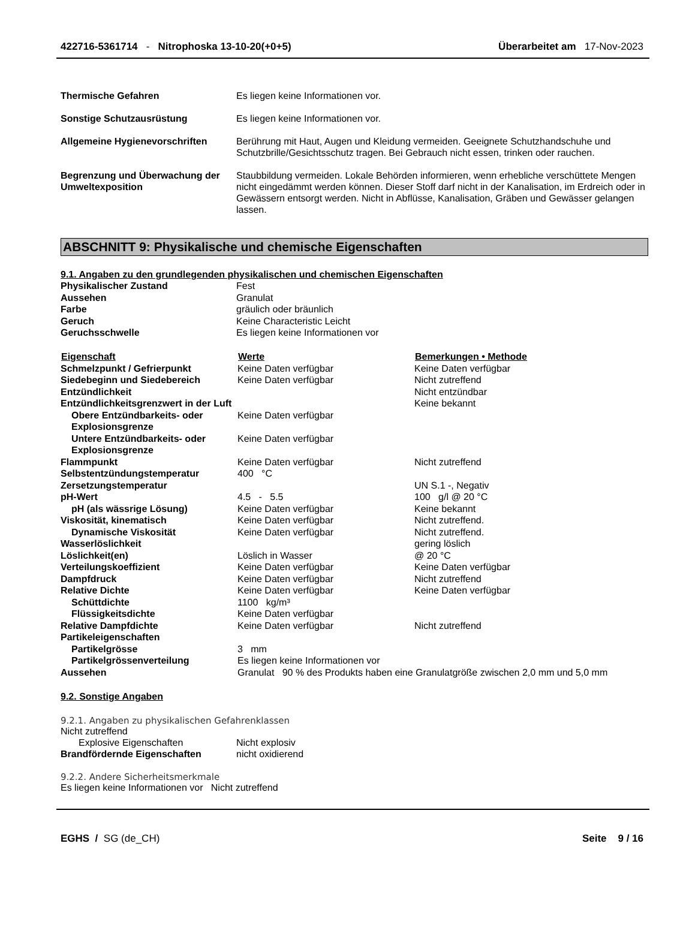422716-5361714 - Nitrophoska 13-10-20(+0+5)
Überarbeitet am 17-Nov-2023
Thermische Gefahren Es liegen keine Informationen vor.
Sonstige Schutzausrüstung Es liegen keine Informationen vor.
Allgemeine Hygienevorschriften Berührung mit Haut, Augen und Kleidung vermeiden. Geeignete Schutzhandschuhe und Schutzbrille/Gesichtsschutz tragen. Bei Gebrauch nicht essen, trinken oder rauchen.
Begrenzung und Überwachung der Umweltexposition
Staubbildung vermeiden. Lokale Behörden informieren, wenn erhebliche verschüttete Mengen nicht eingedämmt werden können. Dieser Stoff darf nicht in der Kanalisation, im Erdreich oder in Gewässern entsorgt werden. Nicht in Abflüsse, Kanalisation, Gräben und Gewässer gelangen lassen.
ABSCHNITT 9: Physikalische und chemische Eigenschaften
9.1. Angaben zu den grundlegenden physikalischen und chemischen Eigenschaften
| Physikalischer Zustand | Fest |
| Aussehen | Granulat |
| Farbe | gräulich oder bräunlich |
| Geruch | Keine Characteristic Leicht |
| Geruchsschwelle | Es liegen keine Informationen vor |
| Eigenschaft | Werte | Bemerkungen • Methode |
| --- | --- | --- |
| Schmelzpunkt / Gefrierpunkt | Keine Daten verfügbar | Keine Daten verfügbar |
| Siedebeginn und Siedebereich | Keine Daten verfügbar | Nicht zutreffend |
| Entzündlichkeit | | Nicht entzündbar |
| Entzündlichkeitsgrenzwert in der Luft | | Keine bekannt |
| Obere Entzündbarkeits- oder Explosionsgrenze | Keine Daten verfügbar | |
| Untere Entzündbarkeits- oder Explosionsgrenze | Keine Daten verfügbar | |
| Flammpunkt | Keine Daten verfügbar | Nicht zutreffend |
| Selbstentzündungstemperatur | 400 °C | |
| Zersetzungstemperatur | | UN S.1 -, Negativ |
| pH-Wert | 4.5 - 5.5 | 100 g/l @ 20 °C |
| pH (als wässrige Lösung) | Keine Daten verfügbar | Keine bekannt |
| Viskosität, kinematisch | Keine Daten verfügbar | Nicht zutreffend. |
| Dynamische Viskosität | Keine Daten verfügbar | Nicht zutreffend. |
| Wasserlöslichkeit | | gering löslich |
| Löslichkeit(en) | Löslich in Wasser | @ 20 °C |
| Verteilungskoeffizient | Keine Daten verfügbar | Keine Daten verfügbar |
| Dampfdruck | Keine Daten verfügbar | Nicht zutreffend |
| Relative Dichte | Keine Daten verfügbar | Keine Daten verfügbar |
| Schüttdichte | 1100 kg/m³ | |
| Flüssigkeitsdichte | Keine Daten verfügbar | |
| Relative Dampfdichte | Keine Daten verfügbar | Nicht zutreffend |
| Partikeleigenschaften | | |
| Partikelgrösse | 3 mm | |
| Partikelgrössenverteilung | Es liegen keine Informationen vor | |
| Aussehen | Granulat 90 % des Produkts haben eine Granulatgröße zwischen 2,0 mm und 5,0 mm | |
9.2. Sonstige Angaben
9.2.1. Angaben zu physikalischen Gefahrenklassen
Nicht zutreffend
Explosive Eigenschaften Nicht explosiv
Brandfördernde Eigenschaften nicht oxidierend
9.2.2. Andere Sicherheitsmerkmale
Es liegen keine Informationen vor Nicht zutreffend
EGHS / SG (de_CH) Seite 9 / 16